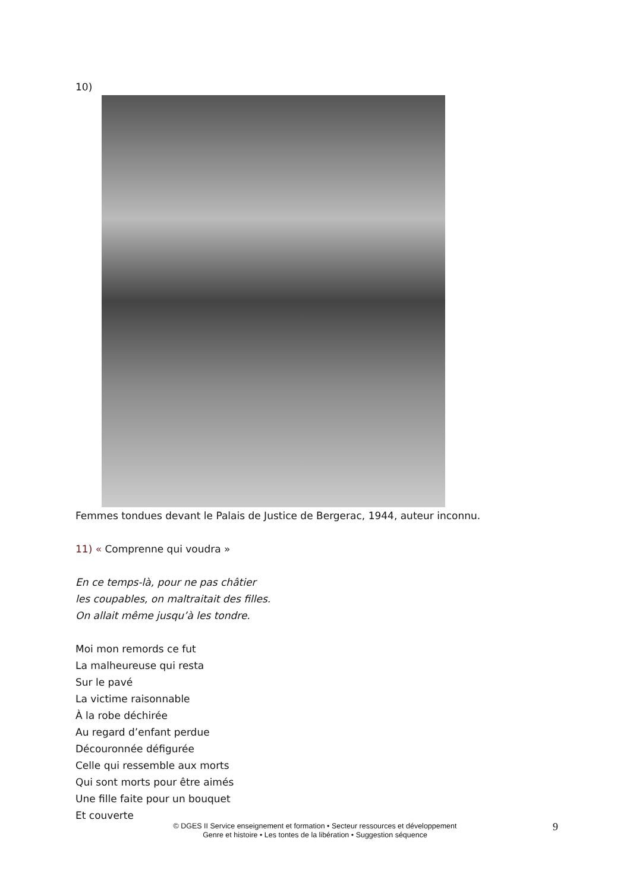10)
Femmes tondues devant le Palais de Justice de Bergerac, 1944, auteur inconnu.
11) « Comprenne qui voudra »
En ce temps-là, pour ne pas châtier
les coupables, on maltraitait des filles.
On allait même jusqu’à les tondre.
Moi mon remords ce fut
La malheureuse qui resta
Sur le pavé
La victime raisonnable
À la robe déchirée
Au regard d’enfant perdue
Découronnée défigurée
Celle qui ressemble aux morts
Qui sont morts pour être aimés
Une fille faite pour un bouquet
Et couverte
© DGES II Service enseignement et formation • Secteur ressources et développement
Genre et histoire • Les tontes de la libération • Suggestion séquence
9